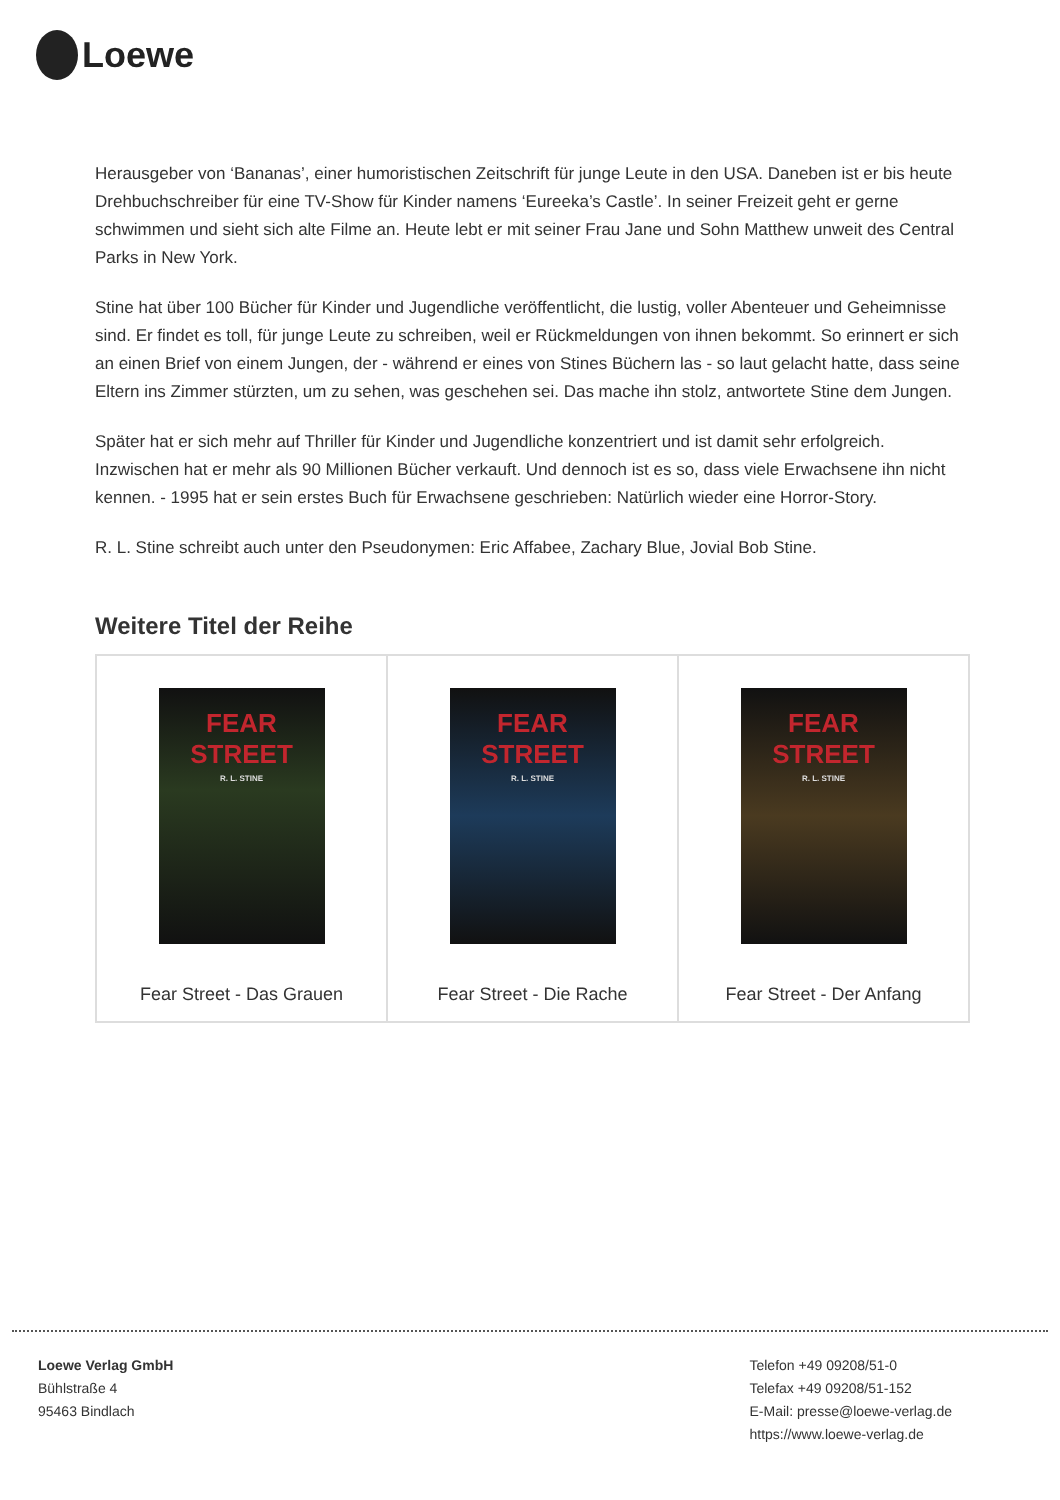Loewe
Herausgeber von ‘Bananas’, einer humoristischen Zeitschrift für junge Leute in den USA. Daneben ist er bis heute Drehbuchschreiber für eine TV-Show für Kinder namens ‘Eureeka’s Castle’. In seiner Freizeit geht er gerne schwimmen und sieht sich alte Filme an. Heute lebt er mit seiner Frau Jane und Sohn Matthew unweit des Central Parks in New York.
Stine hat über 100 Bücher für Kinder und Jugendliche veröffentlicht, die lustig, voller Abenteuer und Geheimnisse sind. Er findet es toll, für junge Leute zu schreiben, weil er Rückmeldungen von ihnen bekommt. So erinnert er sich an einen Brief von einem Jungen, der - während er eines von Stines Büchern las - so laut gelacht hatte, dass seine Eltern ins Zimmer stürzten, um zu sehen, was geschehen sei. Das mache ihn stolz, antwortete Stine dem Jungen.
Später hat er sich mehr auf Thriller für Kinder und Jugendliche konzentriert und ist damit sehr erfolgreich. Inzwischen hat er mehr als 90 Millionen Bücher verkauft. Und dennoch ist es so, dass viele Erwachsene ihn nicht kennen. - 1995 hat er sein erstes Buch für Erwachsene geschrieben: Natürlich wieder eine Horror-Story.
R. L. Stine schreibt auch unter den Pseudonymen: Eric Affabee, Zachary Blue, Jovial Bob Stine.
Weitere Titel der Reihe
| FEAR STREET R. L. STINE Fear Street - Das Grauen | FEAR STREET R. L. STINE Fear Street - Die Rache | FEAR STREET R. L. STINE Fear Street - Der Anfang |
Loewe Verlag GmbH
Bühlstraße 4
95463 Bindlach
Telefon +49 09208/51-0
Telefax +49 09208/51-152
E-Mail: presse@loewe-verlag.de
https://www.loewe-verlag.de